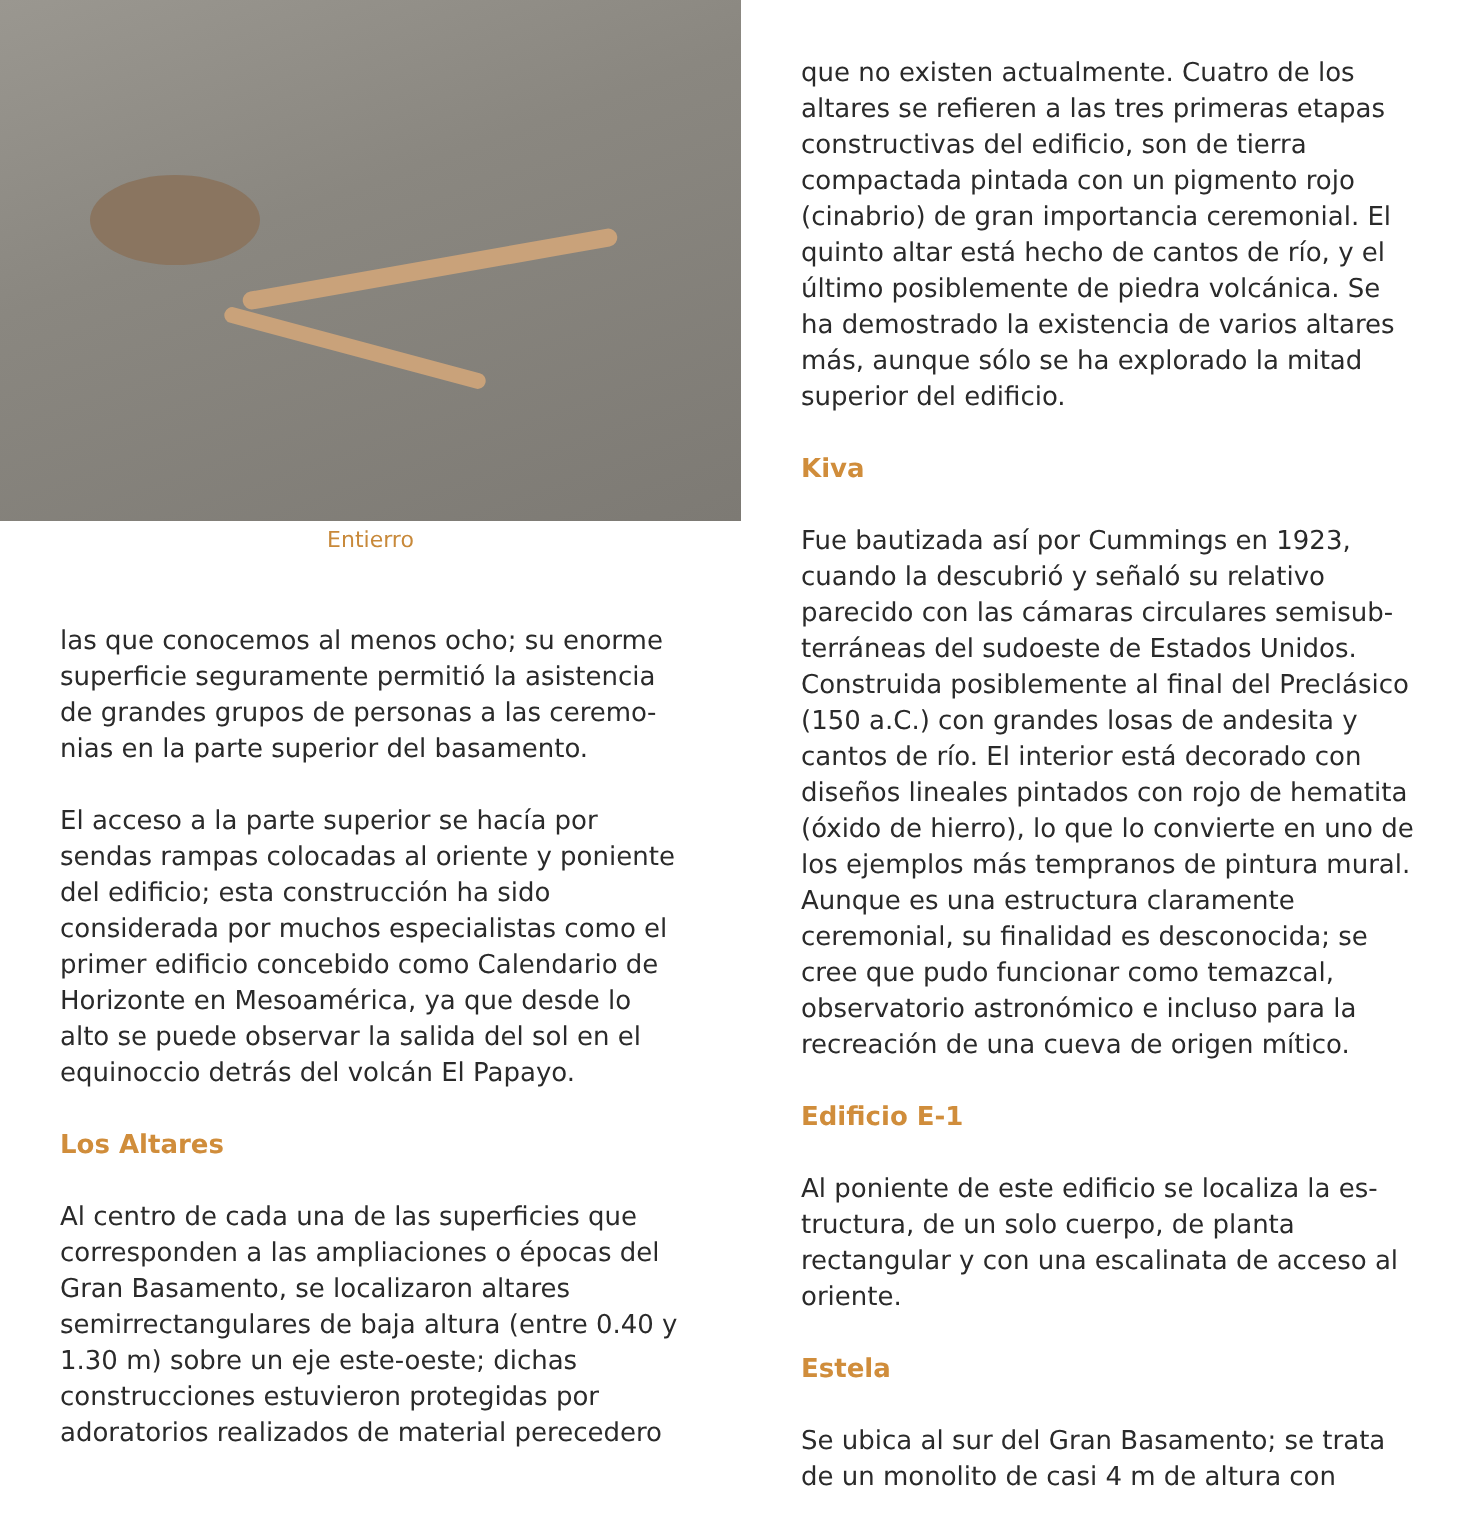Entierro
las que conocemos al menos ocho; su enorme superficie seguramente permitió la asistencia de grandes grupos de personas a las ceremo­nias en la parte superior del basamento.
El acceso a la parte superior se hacía por sendas rampas colocadas al oriente y po­niente del edificio; esta construcción ha sido considerada por muchos especialistas como el primer edificio concebido como Calendario de Horizonte en Mesoamérica, ya que desde lo alto se puede observar la salida del sol en el equinoccio detrás del volcán El Papayo.
Los Altares
Al centro de cada una de las superficies que corresponden a las ampliaciones o épocas del Gran Basamento, se localizaron altares semirrectangulares de baja altura (entre 0.40 y 1.30 m) sobre un eje este-oeste; dichas construcciones estuvieron protegidas por adoratorios realizados de material perecedero
que no existen actualmente. Cuatro de los altares se refieren a las tres primeras eta­pas constructivas del edificio, son de tierra compactada pintada con un pigmento rojo (cinabrio) de gran importancia ceremonial. El quinto altar está hecho de cantos de río, y el último posiblemente de piedra volcánica. Se ha demostrado la existencia de varios altares más, aunque sólo se ha explorado la mitad superior del edificio.
Kiva
Fue bautizada así por Cummings en 1923, cuando la descubrió y señaló su relativo parecido con las cámaras circulares semisub­terráneas del sudoeste de Estados Unidos. Construida posiblemente al final del Preclásico (150 a.C.) con grandes losas de andesita y cantos de río. El interior está decorado con diseños lineales pintados con rojo de hema­tita (óxido de hierro), lo que lo convierte en uno de los ejemplos más tempranos de pintu­ra mural. Aunque es una estructura claramen­te ceremonial, su finalidad es desconocida; se cree que pudo funcionar como temazcal, observatorio astronómico e incluso para la recreación de una cueva de origen mítico.
Edificio E-1
Al poniente de este edificio se localiza la es­tructura, de un solo cuerpo, de planta rectangu­lar y con una escalinata de acceso al oriente.
Estela
Se ubica al sur del Gran Basamento; se trata de un monolito de casi 4 m de altura con